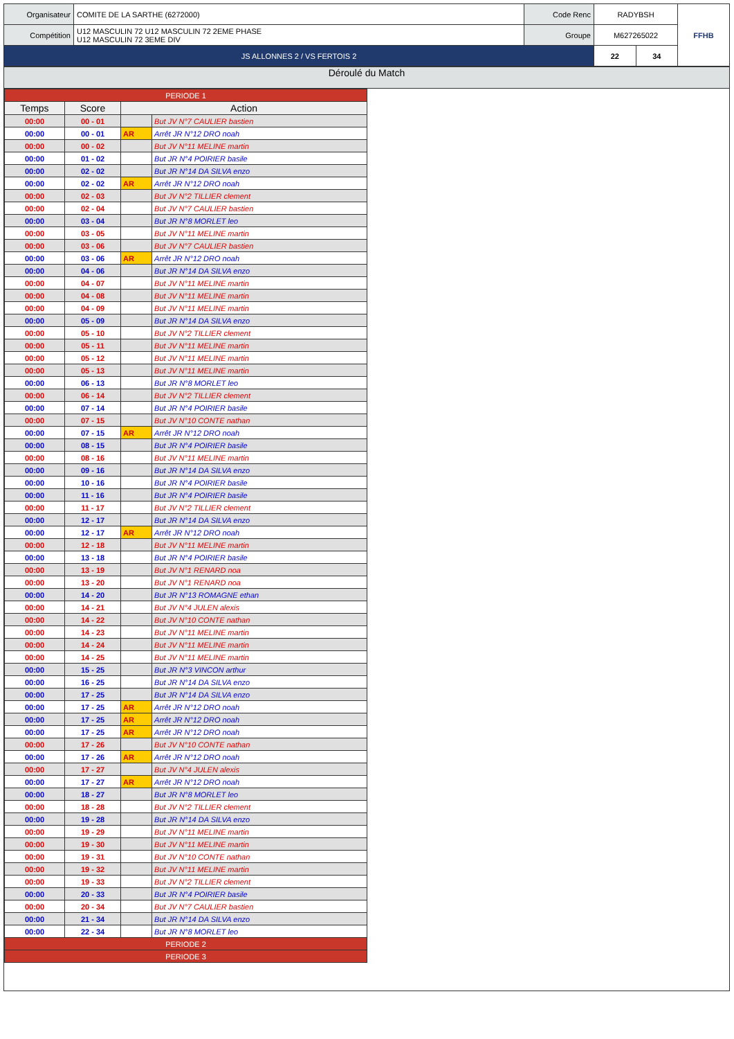| Organisateur | COMITE DE LA SARTHE (6272000) | Code Renc | RADYBSH | FFHB |
| Compétition | U12 MASCULIN 72 U12 MASCULIN 72 2EME PHASE U12 MASCULIN 72 3EME DIV | Groupe | M627265022 | |
| JS ALLONNES 2 / VS FERTOIS 2 | | | / 22 / 34 / | |
Déroulé du Match
| PERIODE 1 | | | |
| Temps | Score | Action | |
| 00:00 | 00 - 01 | | But JV N°7 CAULIER bastien |
| 00:00 | 00 - 01 | AR | Arrêt JR N°12 DRO noah |
| 00:00 | 00 - 02 | | But JV N°11 MELINE martin |
| 00:00 | 01 - 02 | | But JR N°4 POIRIER basile |
| 00:00 | 02 - 02 | | But JR N°14 DA SILVA enzo |
| 00:00 | 02 - 02 | AR | Arrêt JR N°12 DRO noah |
| 00:00 | 02 - 03 | | But JV N°2 TILLIER clement |
| 00:00 | 02 - 04 | | But JV N°7 CAULIER bastien |
| 00:00 | 03 - 04 | | But JR N°8 MORLET leo |
| 00:00 | 03 - 05 | | But JV N°11 MELINE martin |
| 00:00 | 03 - 06 | | But JV N°7 CAULIER bastien |
| 00:00 | 03 - 06 | AR | Arrêt JR N°12 DRO noah |
| 00:00 | 04 - 06 | | But JR N°14 DA SILVA enzo |
| 00:00 | 04 - 07 | | But JV N°11 MELINE martin |
| 00:00 | 04 - 08 | | But JV N°11 MELINE martin |
| 00:00 | 04 - 09 | | But JV N°11 MELINE martin |
| 00:00 | 05 - 09 | | But JR N°14 DA SILVA enzo |
| 00:00 | 05 - 10 | | But JV N°2 TILLIER clement |
| 00:00 | 05 - 11 | | But JV N°11 MELINE martin |
| 00:00 | 05 - 12 | | But JV N°11 MELINE martin |
| 00:00 | 05 - 13 | | But JV N°11 MELINE martin |
| 00:00 | 06 - 13 | | But JR N°8 MORLET leo |
| 00:00 | 06 - 14 | | But JV N°2 TILLIER clement |
| 00:00 | 07 - 14 | | But JR N°4 POIRIER basile |
| 00:00 | 07 - 15 | | But JV N°10 CONTE nathan |
| 00:00 | 07 - 15 | AR | Arrêt JR N°12 DRO noah |
| 00:00 | 08 - 15 | | But JR N°4 POIRIER basile |
| 00:00 | 08 - 16 | | But JV N°11 MELINE martin |
| 00:00 | 09 - 16 | | But JR N°14 DA SILVA enzo |
| 00:00 | 10 - 16 | | But JR N°4 POIRIER basile |
| 00:00 | 11 - 16 | | But JR N°4 POIRIER basile |
| 00:00 | 11 - 17 | | But JV N°2 TILLIER clement |
| 00:00 | 12 - 17 | | But JR N°14 DA SILVA enzo |
| 00:00 | 12 - 17 | AR | Arrêt JR N°12 DRO noah |
| 00:00 | 12 - 18 | | But JV N°11 MELINE martin |
| 00:00 | 13 - 18 | | But JR N°4 POIRIER basile |
| 00:00 | 13 - 19 | | But JV N°1 RENARD noa |
| 00:00 | 13 - 20 | | But JV N°1 RENARD noa |
| 00:00 | 14 - 20 | | But JR N°13 ROMAGNE ethan |
| 00:00 | 14 - 21 | | But JV N°4 JULEN alexis |
| 00:00 | 14 - 22 | | But JV N°10 CONTE nathan |
| 00:00 | 14 - 23 | | But JV N°11 MELINE martin |
| 00:00 | 14 - 24 | | But JV N°11 MELINE martin |
| 00:00 | 14 - 25 | | But JV N°11 MELINE martin |
| 00:00 | 15 - 25 | | But JR N°3 VINCON arthur |
| 00:00 | 16 - 25 | | But JR N°14 DA SILVA enzo |
| 00:00 | 17 - 25 | | But JR N°14 DA SILVA enzo |
| 00:00 | 17 - 25 | AR | Arrêt JR N°12 DRO noah |
| 00:00 | 17 - 25 | AR | Arrêt JR N°12 DRO noah |
| 00:00 | 17 - 25 | AR | Arrêt JR N°12 DRO noah |
| 00:00 | 17 - 26 | | But JV N°10 CONTE nathan |
| 00:00 | 17 - 26 | AR | Arrêt JR N°12 DRO noah |
| 00:00 | 17 - 27 | | But JV N°4 JULEN alexis |
| 00:00 | 17 - 27 | AR | Arrêt JR N°12 DRO noah |
| 00:00 | 18 - 27 | | But JR N°8 MORLET leo |
| 00:00 | 18 - 28 | | But JV N°2 TILLIER clement |
| 00:00 | 19 - 28 | | But JR N°14 DA SILVA enzo |
| 00:00 | 19 - 29 | | But JV N°11 MELINE martin |
| 00:00 | 19 - 30 | | But JV N°11 MELINE martin |
| 00:00 | 19 - 31 | | But JV N°10 CONTE nathan |
| 00:00 | 19 - 32 | | But JV N°11 MELINE martin |
| 00:00 | 19 - 33 | | But JV N°2 TILLIER clement |
| 00:00 | 20 - 33 | | But JR N°4 POIRIER basile |
| 00:00 | 20 - 34 | | But JV N°7 CAULIER bastien |
| 00:00 | 21 - 34 | | But JR N°14 DA SILVA enzo |
| 00:00 | 22 - 34 | | But JR N°8 MORLET leo |
| PERIODE 2 | | | |
| PERIODE 3 | | | |